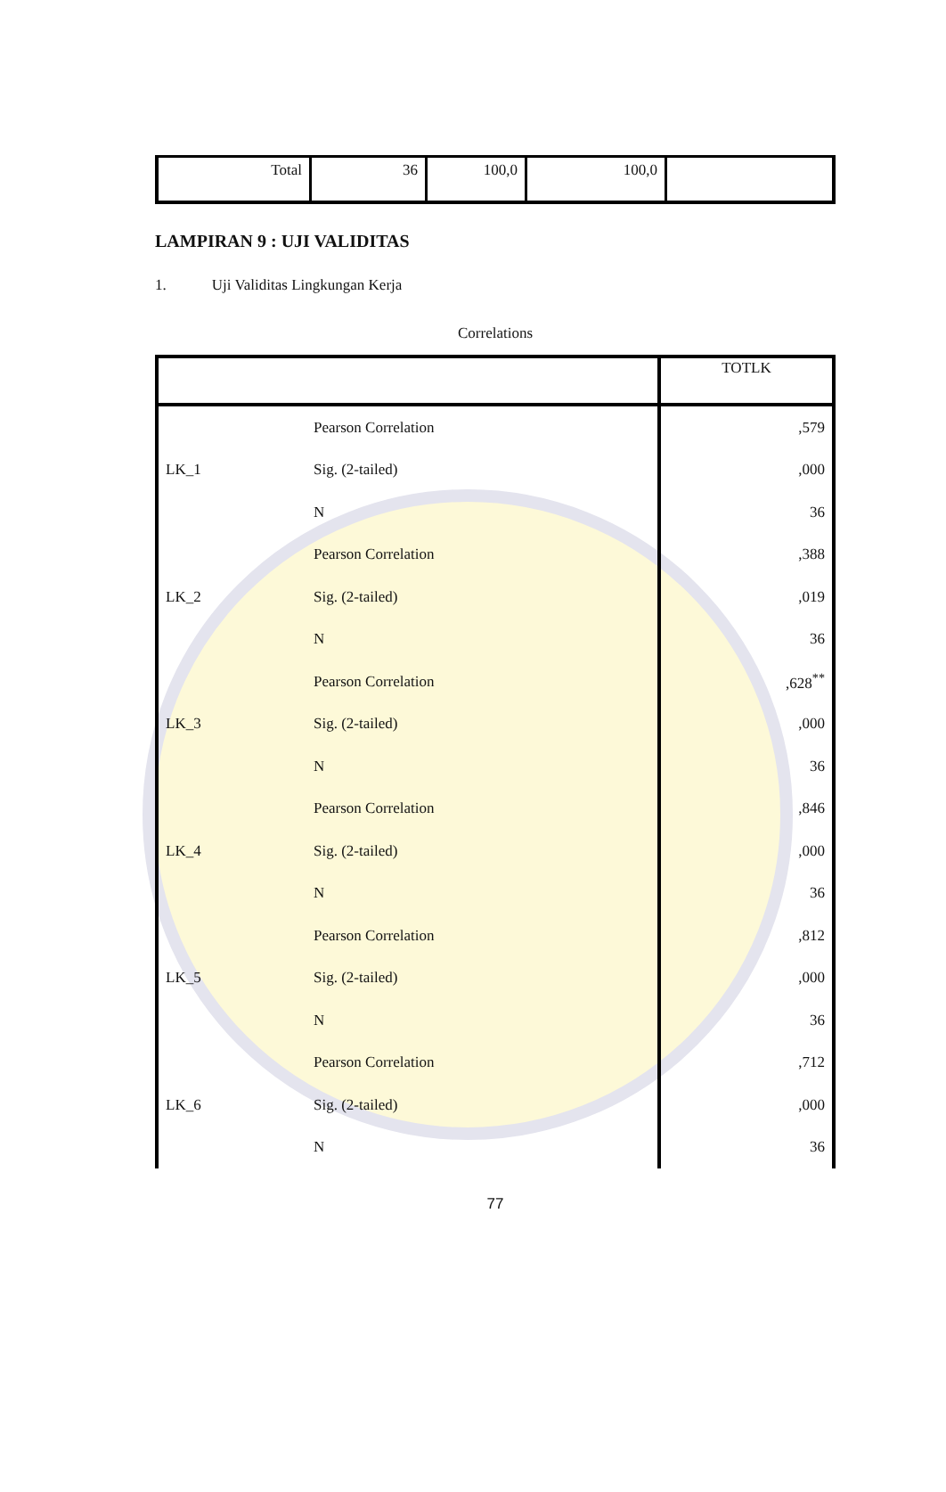| Total | 36 | 100,0 | 100,0 | |
LAMPIRAN 9 : UJI VALIDITAS
1. Uji Validitas Lingkungan Kerja
Correlations
| | | TOTLK |
| --- | --- | --- |
| LK_1 | Pearson Correlation | ,579 |
| | Sig. (2-tailed) | ,000 |
| | N | 36 |
| LK_2 | Pearson Correlation | ,388 |
| | Sig. (2-tailed) | ,019 |
| | N | 36 |
| LK_3 | Pearson Correlation | ,628<sup>**</sup> |
| | Sig. (2-tailed) | ,000 |
| | N | 36 |
| LK_4 | Pearson Correlation | ,846 |
| | Sig. (2-tailed) | ,000 |
| | N | 36 |
| LK_5 | Pearson Correlation | ,812 |
| | Sig. (2-tailed) | ,000 |
| | N | 36 |
| LK_6 | Pearson Correlation | ,712 |
| | Sig. (2-tailed) | ,000 |
| | N | 36 |
77